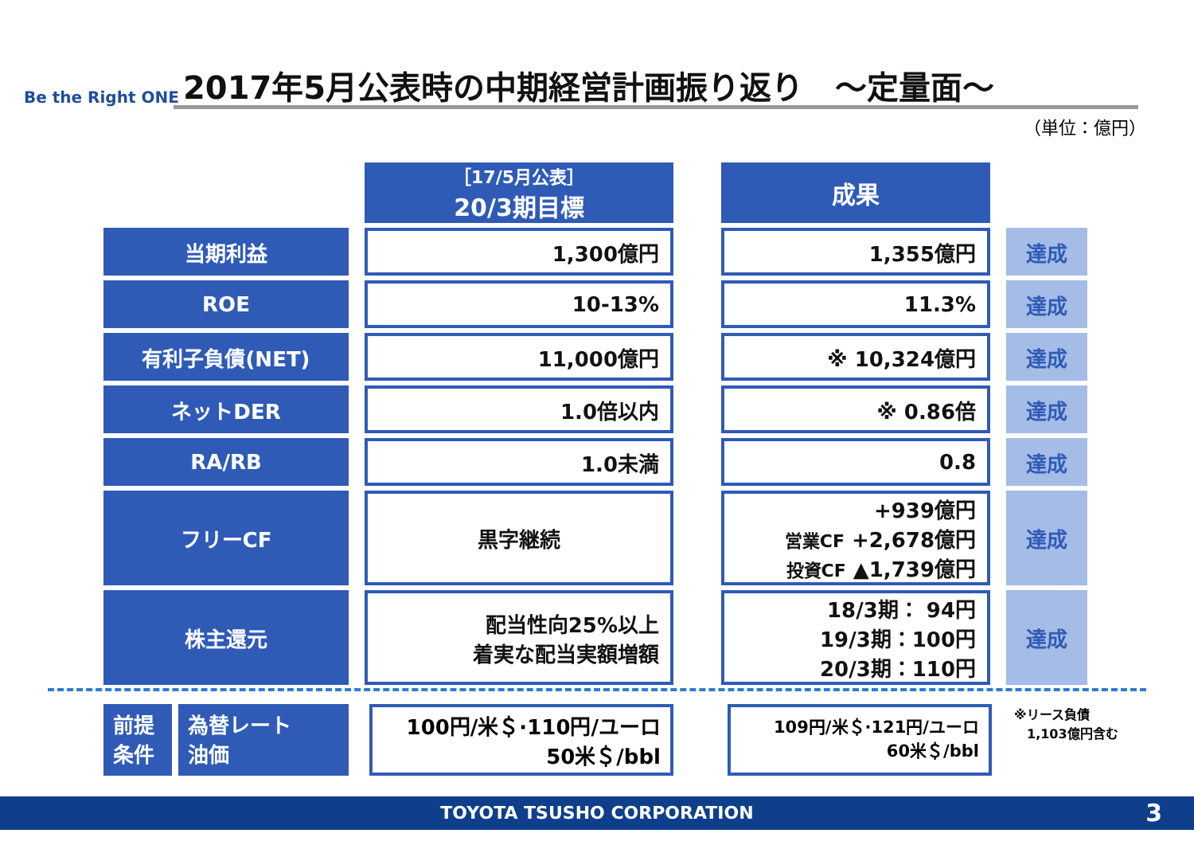Be the Right ONE
2017年5月公表時の中期経営計画振り返り　～定量面～
（単位：億円）
| | | ［17/5月公表］ 20/3期目標 | | 成果 | | |
| --- | --- | --- | --- | --- | --- | --- |
| 当期利益 | | 1,300億円 | | 1,355億円 | | 達成 |
| ROE | | 10-13% | | 11.3% | | 達成 |
| 有利子負債(NET) | | 11,000億円 | | ※ 10,324億円 | | 達成 |
| ネットDER | | 1.0倍以内 | | ※ 0.86倍 | | 達成 |
| RA/RB | | 1.0未満 | | 0.8 | | 達成 |
| フリーCF | | 黒字継続 | | +939億円 営業CF +2,678億円 投資CF ▲1,739億円 | | 達成 |
| 株主還元 | | 配当性向25%以上 着実な配当実額増額 | | 18/3期： 94円 19/3期：100円 20/3期：110円 | | 達成 |
前提
条件
為替レート
油価
100円/米＄·110円/ユーロ
50米＄/bbl
109円/米＄·121円/ユーロ
60米＄/bbl
※リース負債
　1,103億円含む
TOYOTA TSUSHO CORPORATION 3